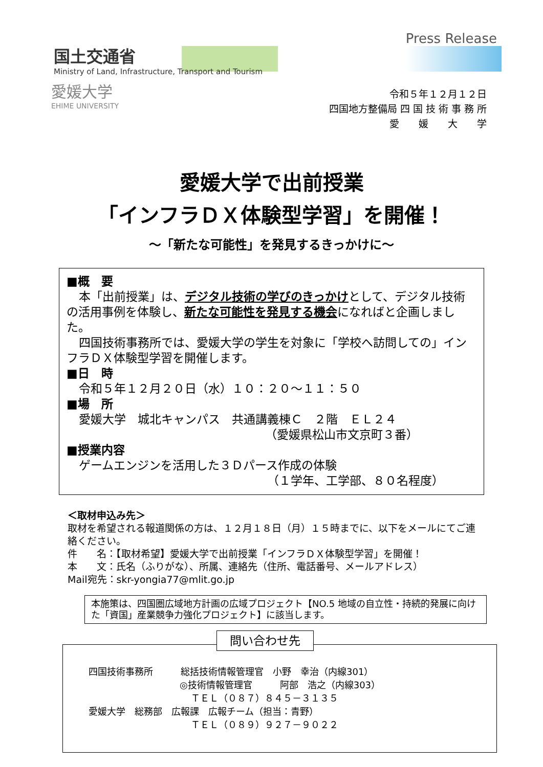Press Release
国土交通省
Ministry of Land, Infrastructure, Transport and Tourism
愛媛大学
EHIME UNIVERSITY
令和５年１２月１２日
四国地方整備局 四 国 技 術 事 務 所
愛　　媛　　大　　学
愛媛大学で出前授業
「インフラＤＸ体験型学習」を開催！
～「新たな可能性」を発見するきっかけに～
■概　要
本「出前授業」は、デジタル技術の学びのきっかけとして、デジタル技術の活用事例を体験し、新たな可能性を発見する機会になればと企画しました。
四国技術事務所では、愛媛大学の学生を対象に「学校へ訪問しての」インフラＤＸ体験型学習を開催します。
■日　時
令和５年１２月２０日（水）１０：２０～１１：５０
■場　所
愛媛大学　城北キャンパス　共通講義棟Ｃ　２階　ＥＬ２４
（愛媛県松山市文京町３番）
■授業内容
ゲームエンジンを活用した３Ｄパース作成の体験
（１学年、工学部、８０名程度）
＜取材申込み先＞
取材を希望される報道関係の方は、１２月１８日（月）１５時までに、以下をメールにてご連絡ください。
件　　名：【取材希望】愛媛大学で出前授業「インフラＤＸ体験型学習」を開催！
本　　文：氏名（ふりがな）、所属、連絡先（住所、電話番号、メールアドレス）
Mail宛先：skr-yongia77@mlit.go.jp
本施策は、四国圏広域地方計画の広域プロジェクト【NO.5 地域の自立性・持続的発展に向けた「資国」産業競争力強化プロジェクト】に該当します。
問い合わせ先
四国技術事務所　　　総括技術情報管理官　小野　幸治（内線301）
◎技術情報管理官　　　阿部　浩之（内線303）
ＴＥＬ（０８７）８４５－３１３５
愛媛大学　総務部　広報課　広報チーム（担当：青野）
ＴＥＬ（０８９）９２７－９０２２